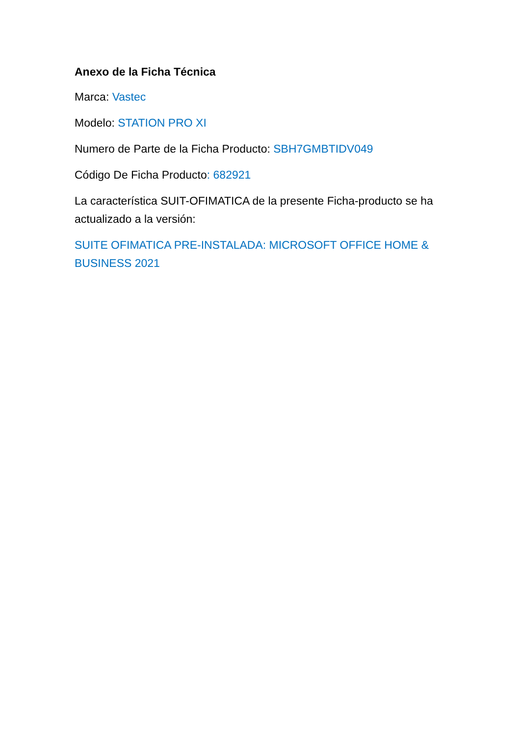Anexo de la Ficha Técnica
Marca: Vastec
Modelo: STATION PRO XI
Numero de Parte de la Ficha Producto: SBH7GMBTIDV049
Código De Ficha Producto: 682921
La característica SUIT-OFIMATICA de la presente Ficha-producto se ha actualizado a la versión:
SUITE OFIMATICA PRE-INSTALADA: MICROSOFT OFFICE HOME & BUSINESS 2021